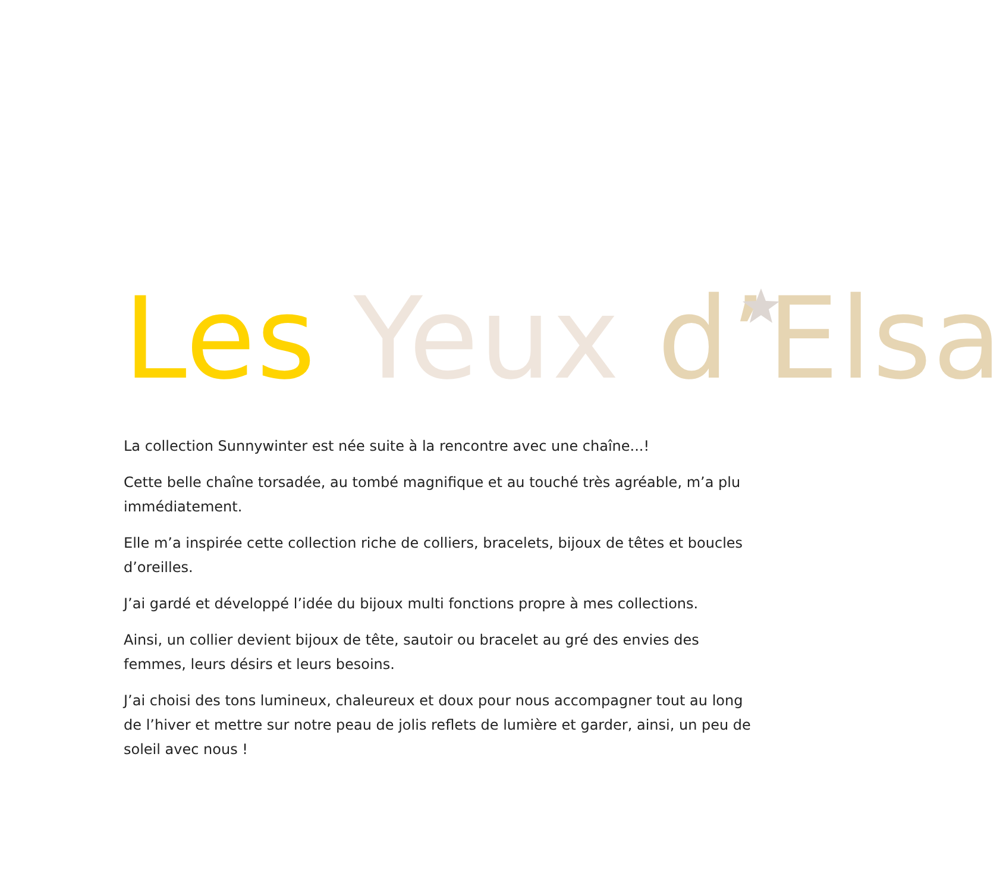Les Yeux d’Elsa
La collection Sunnywinter est née suite à la rencontre avec une chaîne...!
Cette belle chaîne torsadée, au tombé magnifique et au touché très agréable, m’a plu immédiatement.
Elle m’a inspirée cette collection riche de colliers, bracelets, bijoux de têtes et boucles d’oreilles.
J’ai gardé et développé l’idée du bijoux multi fonctions propre à mes collections.
Ainsi, un collier devient bijoux de tête, sautoir ou bracelet au gré des envies des femmes, leurs désirs et leurs besoins.
J’ai choisi des tons lumineux, chaleureux et doux pour nous accompagner tout au long de l’hiver et mettre sur notre peau de jolis reflets de lumière et garder, ainsi, un peu de soleil avec nous !